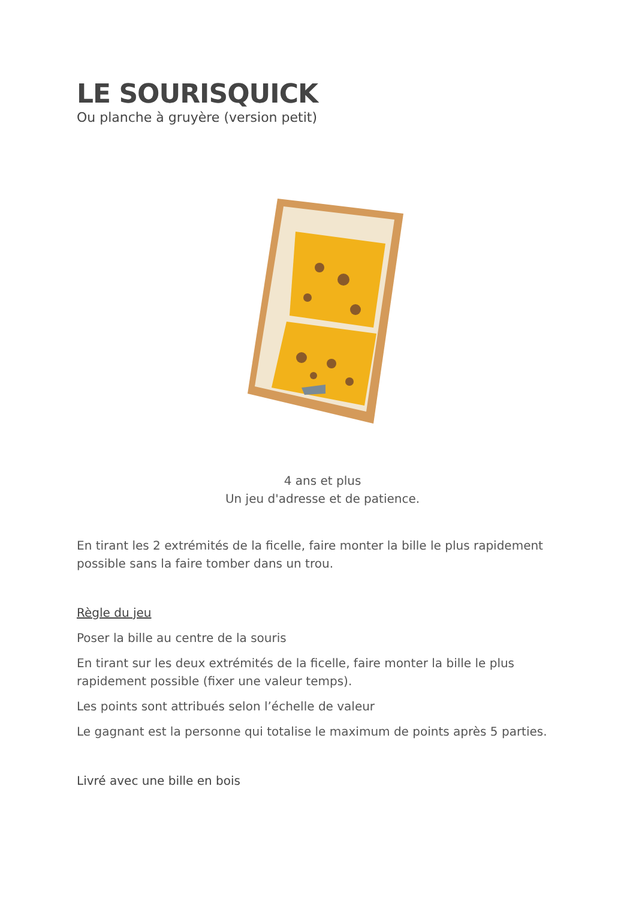LE SOURISQUICK
Ou planche à gruyère (version petit)
4 ans et plus
Un jeu d'adresse et de patience.
En tirant les 2 extrémités de la ficelle, faire monter la bille le plus rapidement possible sans la faire tomber dans un trou.
Règle du jeu
Poser la bille au centre de la souris
En tirant sur les deux extrémités de la ficelle, faire monter la bille le plus rapidement possible (fixer une valeur temps).
Les points sont attribués selon l’échelle de valeur
Le gagnant est la personne qui totalise le maximum de points après 5 parties.
Livré avec une bille en bois